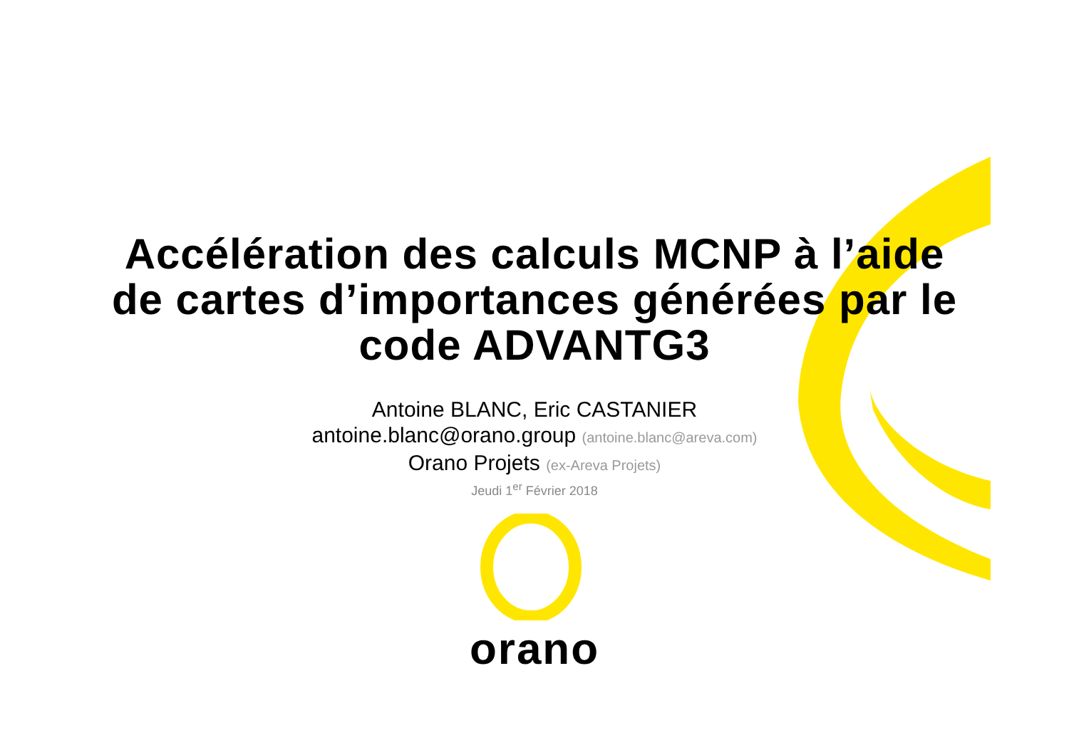Accélération des calculs MCNP à l’aide
de cartes d’importances générées par le
code ADVANTG3
Antoine BLANC, Eric CASTANIER
antoine.blanc@orano.group (antoine.blanc@areva.com)
Orano Projets (ex-Areva Projets)
Jeudi 1<sup>er</sup> Février 2018
orano